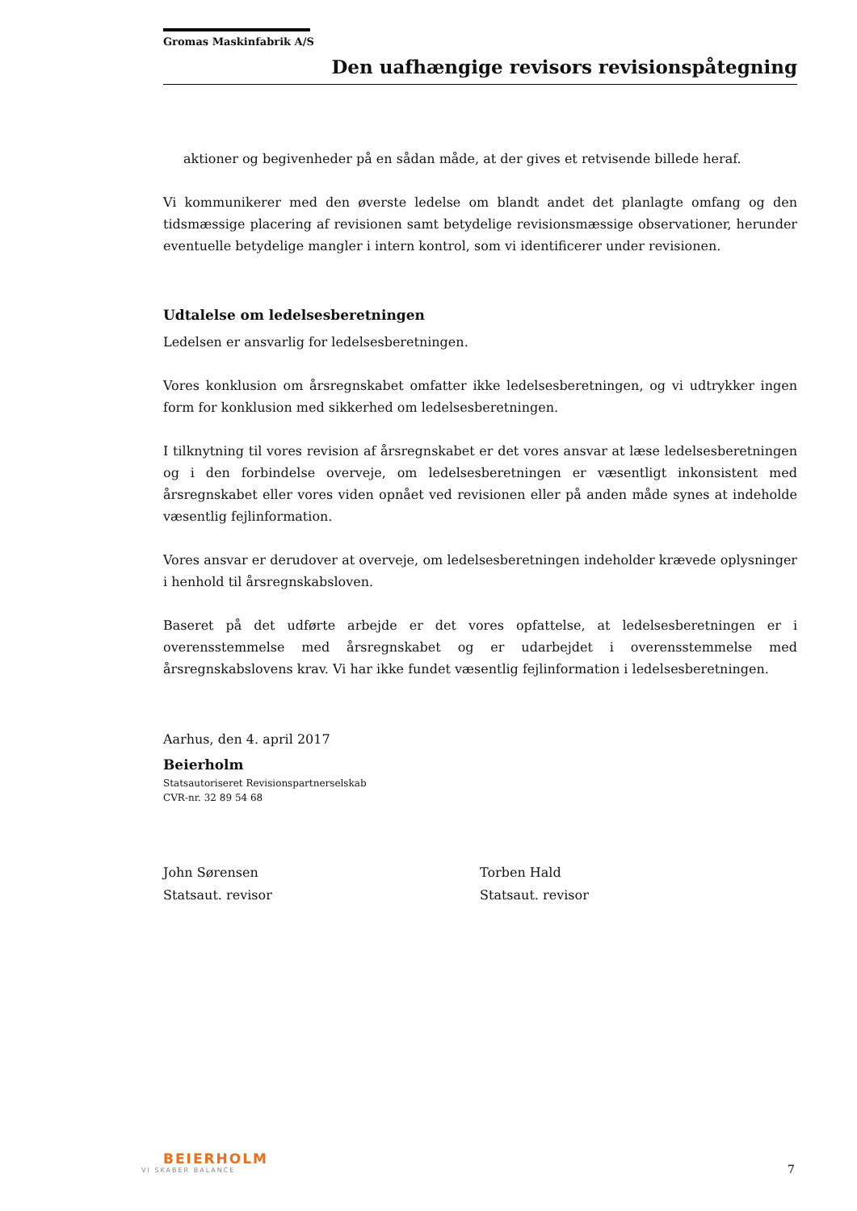Gromas Maskinfabrik A/S
Den uafhængige revisors revisionspåtegning
aktioner og begivenheder på en sådan måde, at der gives et retvisende billede heraf.
Vi kommunikerer med den øverste ledelse om blandt andet det planlagte omfang og den tidsmæssige placering af revisionen samt betydelige revisionsmæssige observationer, herunder eventuelle betydelige mangler i intern kontrol, som vi identificerer under revisionen.
Udtalelse om ledelsesberetningen
Ledelsen er ansvarlig for ledelsesberetningen.
Vores konklusion om årsregnskabet omfatter ikke ledelsesberetningen, og vi udtrykker ingen form for konklusion med sikkerhed om ledelsesberetningen.
I tilknytning til vores revision af årsregnskabet er det vores ansvar at læse ledelsesberetningen og i den forbindelse overveje, om ledelsesberetningen er væsentligt inkonsistent med årsregnskabet eller vores viden opnået ved revisionen eller på anden måde synes at indeholde væsentlig fejlinformation.
Vores ansvar er derudover at overveje, om ledelsesberetningen indeholder krævede oplysninger i henhold til årsregnskabsloven.
Baseret på det udførte arbejde er det vores opfattelse, at ledelsesberetningen er i overensstemmelse med årsregnskabet og er udarbejdet i overensstemmelse med årsregnskabslovens krav. Vi har ikke fundet væsentlig fejlinformation i ledelsesberetningen.
Aarhus, den 4. april 2017
Beierholm
Statsautoriseret Revisionspartnerselskab
CVR-nr. 32 89 54 68
John Sørensen
Statsaut. revisor
Torben Hald
Statsaut. revisor
BEIERHOLM
VI SKABER BALANCE
7